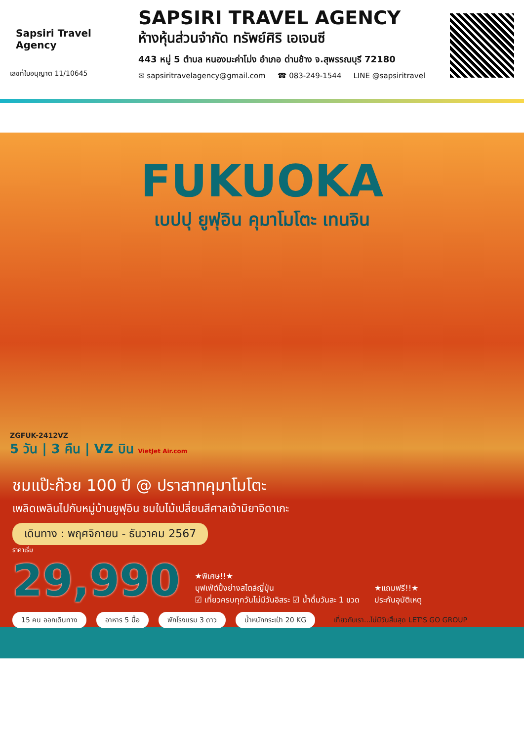Sapsiri Travel Agency
เลขที่ใบอนุญาต 11/10645
SAPSIRI TRAVEL AGENCY
ห้างหุ้นส่วนจำกัด ทรัพย์ศิริ เอเจนซี
443 หมู่ 5 ตำบล หนองมะค่าโม่ง อำเภอ ด่านช้าง จ.สุพรรณบุรี 72180
✉ sapsiritravelagency@gmail.com ☎ 083-249-1544 LINE @sapsiritravel
FUKUOKA
เบปปุ ยูฟุอิน คุมาโมโตะ เทนจิน
ZGFUK-2412VZ
5 วัน | 3 คืน | VZ บิน VietJet Air.com
ชมแป๊ะก๊วย 100 ปี @ ปราสาทคุมาโมโตะ
เพลิดเพลินไปกับหมู่บ้านยูฟุอิน ชมใบไม้เปลี่ยนสีศาลเจ้ามิยาจิดาเกะ
เดินทาง : พฤศจิกายน - ธันวาคม 2567
ราคาเริ่ม
29,990
★พิเศษ!!★
บุฟเฟ่ต์ปิ้งย่างสไตล์ญี่ปุ่น
☑ เที่ยวครบทุกวันไม่มีวันอิสระ ☑ น้ำดื่มวันละ 1 ขวด
★แถมฟรี!!★
ประกันอุบัติเหตุ
15 คน ออกเดินทาง อาหาร 5 มื้อ พักโรงแรม 3 ดาว น้ำหนักกระเป๋า 20 KG เที่ยวกับเรา...ไม่มีวันสิ้นสุด LET'S GO GROUP